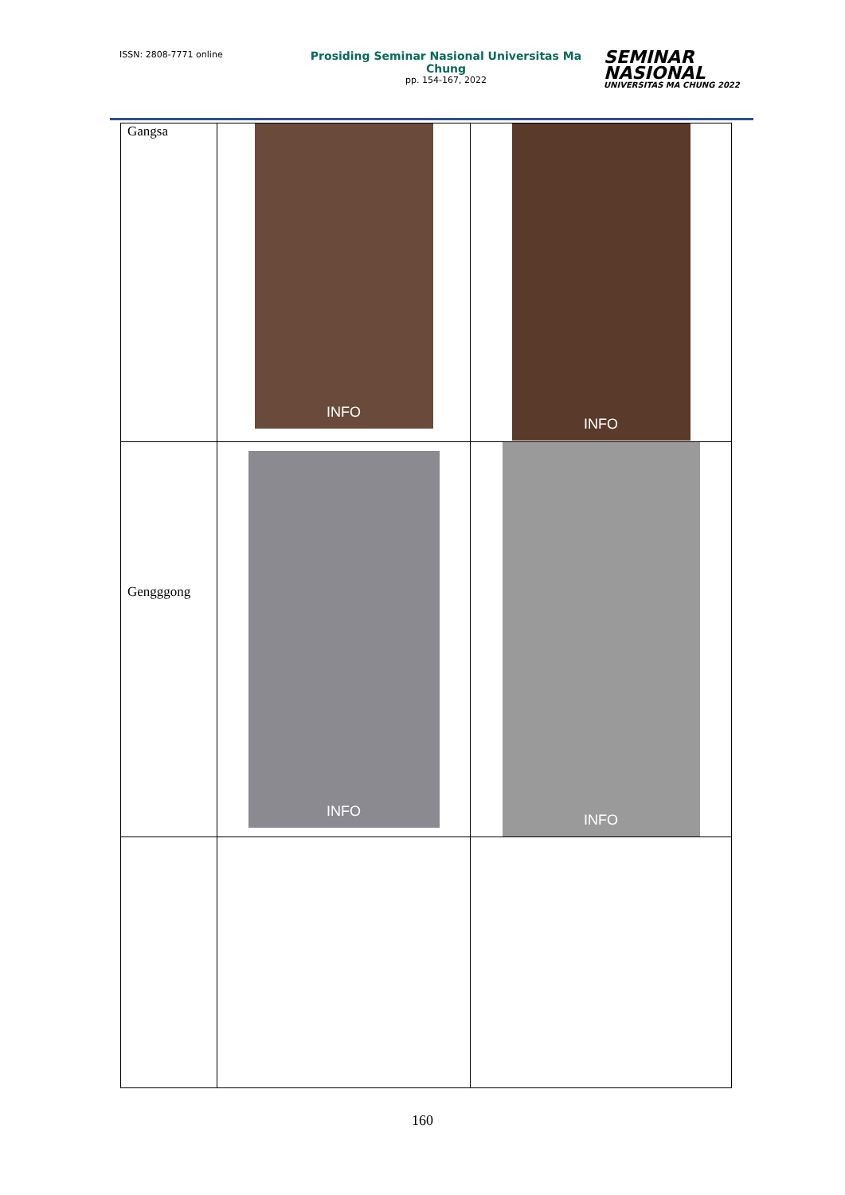ISSN: 2808-7771 online
Prosiding Seminar Nasional Universitas Ma Chung
pp. 154-167, 2022
SEMINAR
NASIONAL
UNIVERSITAS MA CHUNG 2022
| Gangsa | INFO | INFO |
| Gengggong | INFO | INFO |
160